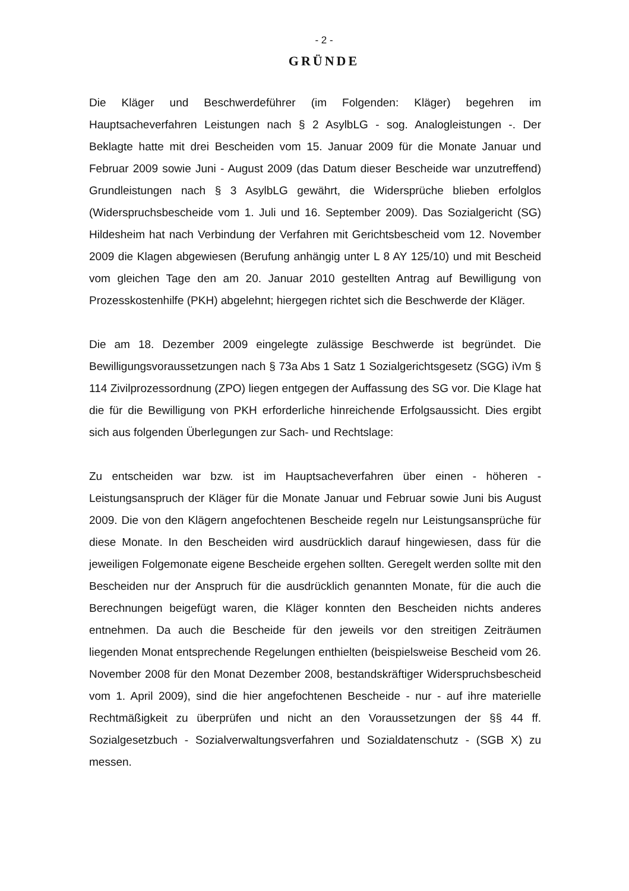- 2 -
GRÜNDE
Die Kläger und Beschwerdeführer (im Folgenden: Kläger) begehren im Hauptsacheverfahren Leistungen nach § 2 AsylbLG - sog. Analogleistungen -. Der Beklagte hatte mit drei Bescheiden vom 15. Januar 2009 für die Monate Januar und Februar 2009 sowie Juni - August 2009 (das Datum dieser Bescheide war unzutreffend) Grundleistungen nach § 3 AsylbLG gewährt, die Widersprüche blieben erfolglos (Widerspruchsbescheide vom 1. Juli und 16. September 2009). Das Sozialgericht (SG) Hildesheim hat nach Verbindung der Verfahren mit Gerichtsbescheid vom 12. November 2009 die Klagen abgewiesen (Berufung anhängig unter L 8 AY 125/10) und mit Bescheid vom gleichen Tage den am 20. Januar 2010 gestellten Antrag auf Bewilligung von Prozesskostenhilfe (PKH) abgelehnt; hiergegen richtet sich die Beschwerde der Kläger.
Die am 18. Dezember 2009 eingelegte zulässige Beschwerde ist begründet. Die Bewilligungsvoraussetzungen nach § 73a Abs 1 Satz 1 Sozialgerichtsgesetz (SGG) iVm § 114 Zivilprozessordnung (ZPO) liegen entgegen der Auffassung des SG vor. Die Klage hat die für die Bewilligung von PKH erforderliche hinreichende Erfolgsaussicht. Dies ergibt sich aus folgenden Überlegungen zur Sach- und Rechtslage:
Zu entscheiden war bzw. ist im Hauptsacheverfahren über einen - höheren - Leistungsanspruch der Kläger für die Monate Januar und Februar sowie Juni bis August 2009. Die von den Klägern angefochtenen Bescheide regeln nur Leistungsansprüche für diese Monate. In den Bescheiden wird ausdrücklich darauf hingewiesen, dass für die jeweiligen Folgemonate eigene Bescheide ergehen sollten. Geregelt werden sollte mit den Bescheiden nur der Anspruch für die ausdrücklich genannten Monate, für die auch die Berechnungen beigefügt waren, die Kläger konnten den Bescheiden nichts anderes entnehmen. Da auch die Bescheide für den jeweils vor den streitigen Zeiträumen liegenden Monat entsprechende Regelungen enthielten (beispielsweise Bescheid vom 26. November 2008 für den Monat Dezember 2008, bestandskräftiger Widerspruchsbescheid vom 1. April 2009), sind die hier angefochtenen Bescheide - nur - auf ihre materielle Rechtmäßigkeit zu überprüfen und nicht an den Voraussetzungen der §§ 44 ff. Sozialgesetzbuch - Sozialverwaltungsverfahren und Sozialdatenschutz - (SGB X) zu messen.